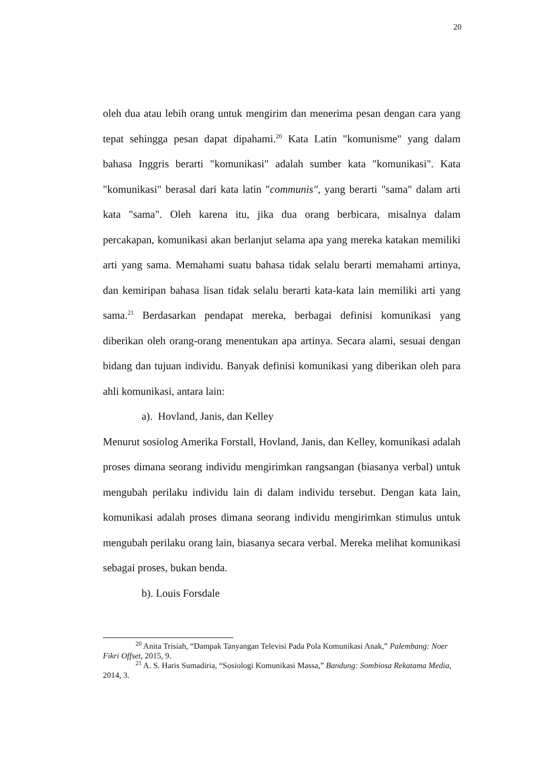20
oleh dua atau lebih orang untuk mengirim dan menerima pesan dengan cara yang tepat sehingga pesan dapat dipahami.<sup>20</sup> Kata Latin "komunisme" yang dalam bahasa Inggris berarti "komunikasi" adalah sumber kata "komunikasi". Kata "komunikasi" berasal dari kata latin "communis", yang berarti "sama" dalam arti kata "sama". Oleh karena itu, jika dua orang berbicara, misalnya dalam percakapan, komunikasi akan berlanjut selama apa yang mereka katakan memiliki arti yang sama. Memahami suatu bahasa tidak selalu berarti memahami artinya, dan kemiripan bahasa lisan tidak selalu berarti kata-kata lain memiliki arti yang sama.<sup>21</sup> Berdasarkan pendapat mereka, berbagai definisi komunikasi yang diberikan oleh orang-orang menentukan apa artinya. Secara alami, sesuai dengan bidang dan tujuan individu. Banyak definisi komunikasi yang diberikan oleh para ahli komunikasi, antara lain:
a). Hovland, Janis, dan Kelley
Menurut sosiolog Amerika Forstall, Hovland, Janis, dan Kelley, komunikasi adalah proses dimana seorang individu mengirimkan rangsangan (biasanya verbal) untuk mengubah perilaku individu lain di dalam individu tersebut. Dengan kata lain, komunikasi adalah proses dimana seorang individu mengirimkan stimulus untuk mengubah perilaku orang lain, biasanya secara verbal. Mereka melihat komunikasi sebagai proses, bukan benda.
b). Louis Forsdale
<sup>20</sup> Anita Trisiah, “Dampak Tanyangan Televisi Pada Pola Komunikasi Anak,” Palembang: Noer Fikri Offset, 2015, 9.
<sup>21</sup> A. S. Haris Sumadiria, “Sosiologi Komunikasi Massa,” Bandung: Sombiosa Rekatama Media, 2014, 3.